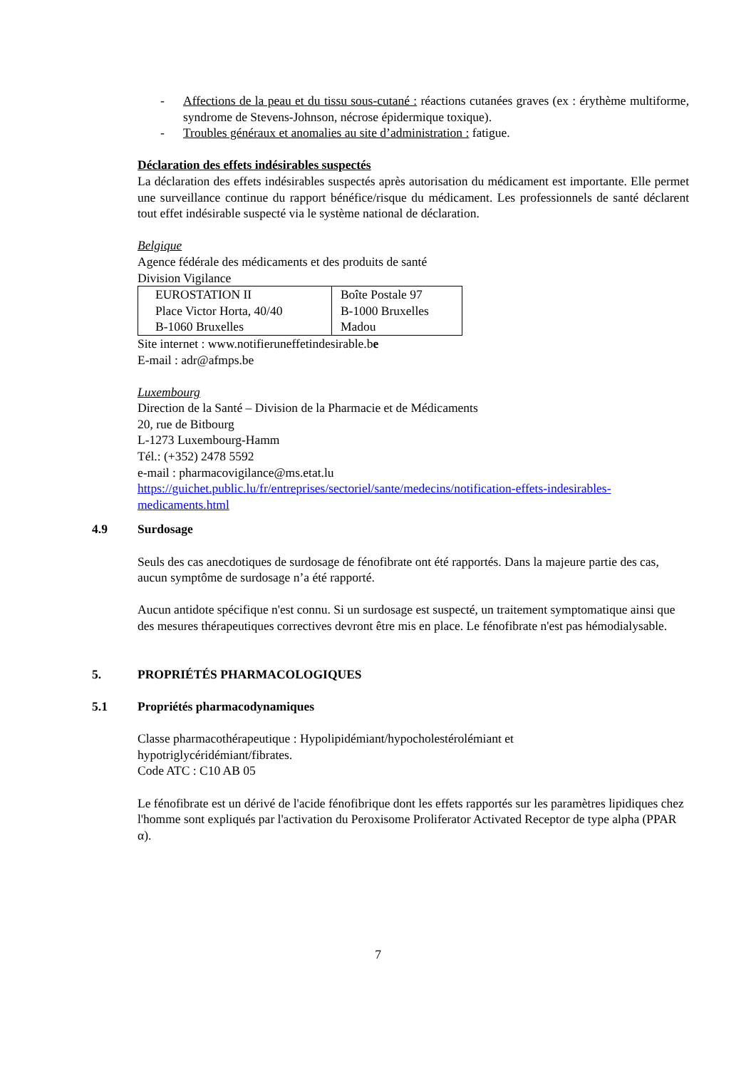- Affections de la peau et du tissu sous-cutané : réactions cutanées graves (ex : érythème multiforme, syndrome de Stevens-Johnson, nécrose épidermique toxique).
- Troubles généraux et anomalies au site d’administration : fatigue.
Déclaration des effets indésirables suspectés
La déclaration des effets indésirables suspectés après autorisation du médicament est importante. Elle permet une surveillance continue du rapport bénéfice/risque du médicament. Les professionnels de santé déclarent tout effet indésirable suspecté via le système national de déclaration.
Belgique
Agence fédérale des médicaments et des produits de santé
Division Vigilance
| EUROSTATION II Place Victor Horta, 40/40 B-1060 Bruxelles | Boîte Postale 97 B-1000 Bruxelles Madou |
Site internet : www.notifieruneffetindesirable.be
E-mail : adr@afmps.be
Luxembourg
Direction de la Santé – Division de la Pharmacie et de Médicaments
20, rue de Bitbourg
L-1273 Luxembourg-Hamm
Tél.: (+352) 2478 5592
e-mail : pharmacovigilance@ms.etat.lu
https://guichet.public.lu/fr/entreprises/sectoriel/sante/medecins/notification-effets-indesirables-medicaments.html
4.9 Surdosage
Seuls des cas anecdotiques de surdosage de fénofibrate ont été rapportés. Dans la majeure partie des cas, aucun symptôme de surdosage n’a été rapporté.
Aucun antidote spécifique n'est connu. Si un surdosage est suspecté, un traitement symptomatique ainsi que des mesures thérapeutiques correctives devront être mis en place. Le fénofibrate n'est pas hémodialysable.
5. PROPRIÉTÉS PHARMACOLOGIQUES
5.1 Propriétés pharmacodynamiques
Classe pharmacothérapeutique : Hypolipidémiant/hypocholestérolémiant et
hypotriglycéridémiant/fibrates.
Code ATC : C10 AB 05
Le fénofibrate est un dérivé de l'acide fénofibrique dont les effets rapportés sur les paramètres lipidiques chez l'homme sont expliqués par l'activation du Peroxisome Proliferator Activated Receptor de type alpha (PPAR α).
7